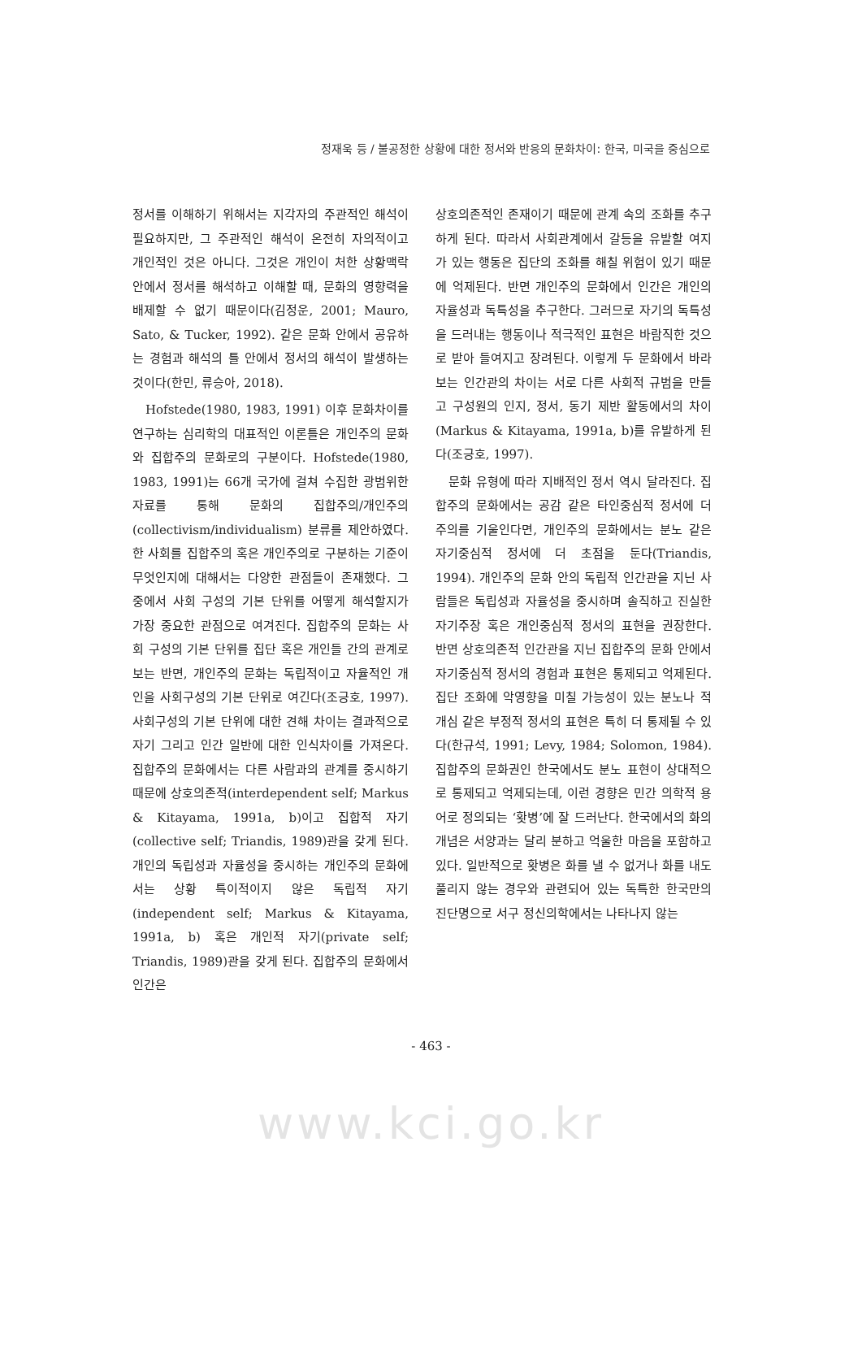정재욱 등 / 불공정한 상황에 대한 정서와 반응의 문화차이: 한국, 미국을 중심으로
정서를 이해하기 위해서는 지각자의 주관적인 해석이 필요하지만, 그 주관적인 해석이 온전히 자의적이고 개인적인 것은 아니다. 그것은 개인이 처한 상황맥락 안에서 정서를 해석하고 이해할 때, 문화의 영향력을 배제할 수 없기 때문이다(김정운, 2001; Mauro, Sato, & Tucker, 1992). 같은 문화 안에서 공유하는 경험과 해석의 틀 안에서 정서의 해석이 발생하는 것이다(한민, 류승아, 2018).
Hofstede(1980, 1983, 1991) 이후 문화차이를 연구하는 심리학의 대표적인 이론틀은 개인주의 문화와 집합주의 문화로의 구분이다. Hofstede(1980, 1983, 1991)는 66개 국가에 걸쳐 수집한 광범위한 자료를 통해 문화의 집합주의/개인주의(collectivism/individualism) 분류를 제안하였다. 한 사회를 집합주의 혹은 개인주의로 구분하는 기준이 무엇인지에 대해서는 다양한 관점들이 존재했다. 그 중에서 사회 구성의 기본 단위를 어떻게 해석할지가 가장 중요한 관점으로 여겨진다. 집합주의 문화는 사회 구성의 기본 단위를 집단 혹은 개인들 간의 관계로 보는 반면, 개인주의 문화는 독립적이고 자율적인 개인을 사회구성의 기본 단위로 여긴다(조긍호, 1997). 사회구성의 기본 단위에 대한 견해 차이는 결과적으로 자기 그리고 인간 일반에 대한 인식차이를 가져온다. 집합주의 문화에서는 다른 사람과의 관계를 중시하기 때문에 상호의존적(interdependent self; Markus & Kitayama, 1991a, b)이고 집합적 자기(collective self; Triandis, 1989)관을 갖게 된다. 개인의 독립성과 자율성을 중시하는 개인주의 문화에서는 상황 특이적이지 않은 독립적 자기(independent self; Markus & Kitayama, 1991a, b) 혹은 개인적 자기(private self; Triandis, 1989)관을 갖게 된다. 집합주의 문화에서 인간은
상호의존적인 존재이기 때문에 관계 속의 조화를 추구하게 된다. 따라서 사회관계에서 갈등을 유발할 여지가 있는 행동은 집단의 조화를 해칠 위험이 있기 때문에 억제된다. 반면 개인주의 문화에서 인간은 개인의 자율성과 독특성을 추구한다. 그러므로 자기의 독특성을 드러내는 행동이나 적극적인 표현은 바람직한 것으로 받아 들여지고 장려된다. 이렇게 두 문화에서 바라보는 인간관의 차이는 서로 다른 사회적 규범을 만들고 구성원의 인지, 정서, 동기 제반 활동에서의 차이(Markus & Kitayama, 1991a, b)를 유발하게 된다(조긍호, 1997).
문화 유형에 따라 지배적인 정서 역시 달라진다. 집합주의 문화에서는 공감 같은 타인중심적 정서에 더 주의를 기울인다면, 개인주의 문화에서는 분노 같은 자기중심적 정서에 더 초점을 둔다(Triandis, 1994). 개인주의 문화 안의 독립적 인간관을 지닌 사람들은 독립성과 자율성을 중시하며 솔직하고 진실한 자기주장 혹은 개인중심적 정서의 표현을 권장한다. 반면 상호의존적 인간관을 지닌 집합주의 문화 안에서 자기중심적 정서의 경험과 표현은 통제되고 억제된다. 집단 조화에 악영향을 미칠 가능성이 있는 분노나 적개심 같은 부정적 정서의 표현은 특히 더 통제될 수 있다(한규석, 1991; Levy, 1984; Solomon, 1984). 집합주의 문화권인 한국에서도 분노 표현이 상대적으로 통제되고 억제되는데, 이런 경향은 민간 의학적 용어로 정의되는 ‘홧병’에 잘 드러난다. 한국에서의 화의 개념은 서양과는 달리 분하고 억울한 마음을 포함하고 있다. 일반적으로 홧병은 화를 낼 수 없거나 화를 내도 풀리지 않는 경우와 관련되어 있는 독특한 한국만의 진단명으로 서구 정신의학에서는 나타나지 않는
- 463 -
www.kci.go.kr